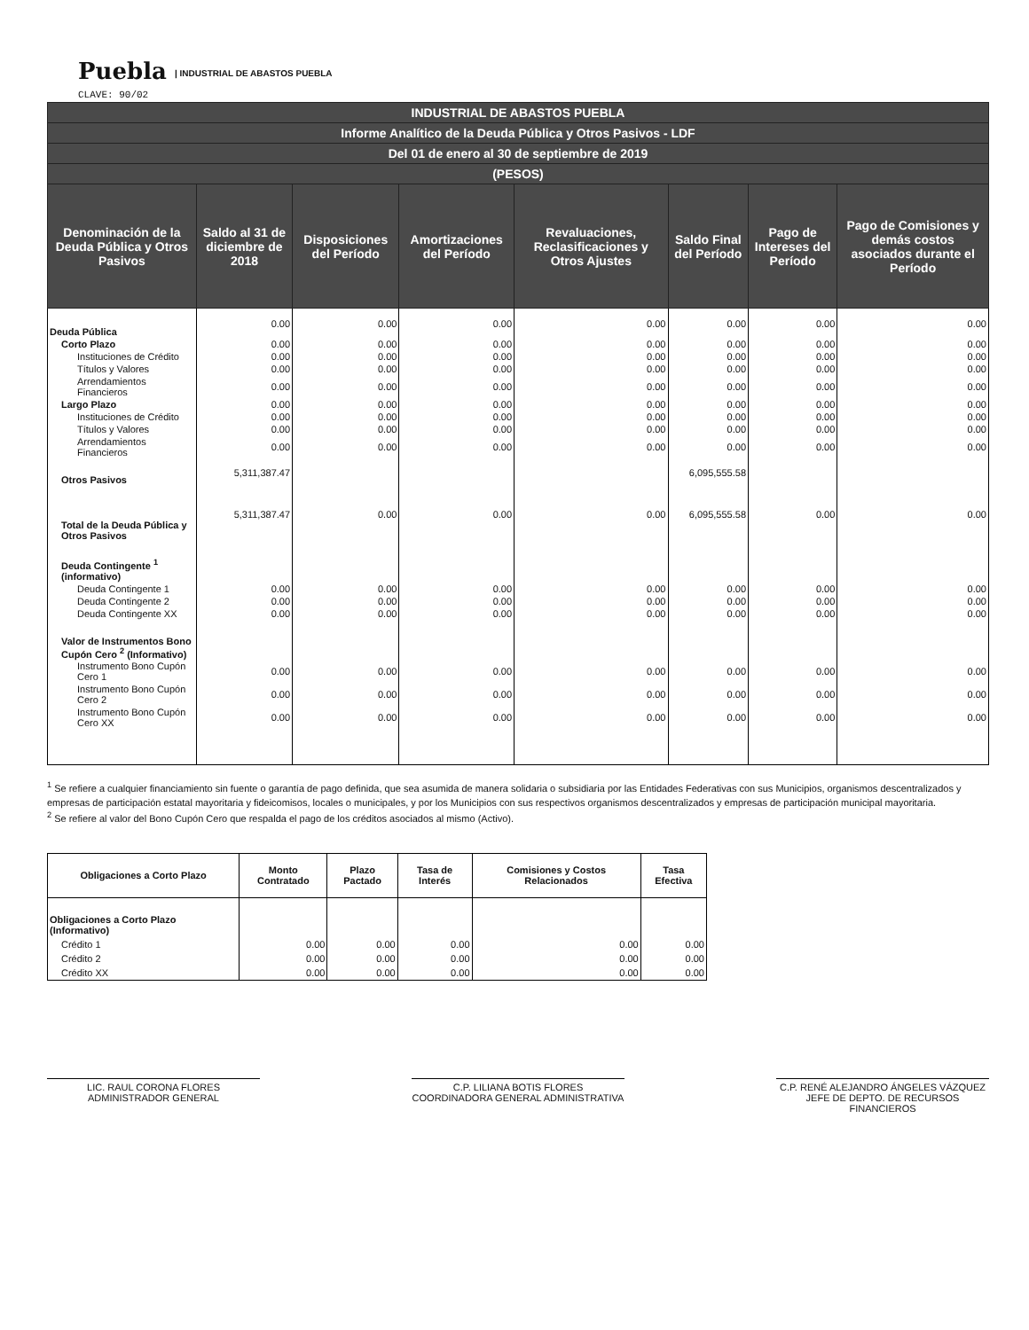Puebla | INDUSTRIAL DE ABASTOS PUEBLA
CLAVE: 90/02
| INDUSTRIAL DE ABASTOS PUEBLA | | | | | | | |
| --- | --- | --- | --- | --- | --- | --- | --- |
| Informe Analítico de la Deuda Pública y Otros Pasivos - LDF | | | | | | | |
| Del 01 de enero al 30 de septiembre de 2019 | | | | | | | |
| (PESOS) | | | | | | | |
| Denominación de la Deuda Pública y Otros Pasivos | Saldo al 31 de diciembre de 2018 | Disposiciones del Período | Amortizaciones del Período | Revaluaciones, Reclasificaciones y Otros Ajustes | Saldo Final del Período | Pago de Intereses del Período | Pago de Comisiones y demás costos asociados durante el Período |
| Deuda Pública | 0.00 | 0.00 | 0.00 | 0.00 | 0.00 | 0.00 | 0.00 |
| Corto Plazo | 0.00 | 0.00 | 0.00 | 0.00 | 0.00 | 0.00 | 0.00 |
| Instituciones de Crédito | 0.00 | 0.00 | 0.00 | 0.00 | 0.00 | 0.00 | 0.00 |
| Títulos y Valores | 0.00 | 0.00 | 0.00 | 0.00 | 0.00 | 0.00 | 0.00 |
| Arrendamientos Financieros | 0.00 | 0.00 | 0.00 | 0.00 | 0.00 | 0.00 | 0.00 |
| Largo Plazo | 0.00 | 0.00 | 0.00 | 0.00 | 0.00 | 0.00 | 0.00 |
| Instituciones de Crédito | 0.00 | 0.00 | 0.00 | 0.00 | 0.00 | 0.00 | 0.00 |
| Títulos y Valores | 0.00 | 0.00 | 0.00 | 0.00 | 0.00 | 0.00 | 0.00 |
| Arrendamientos Financieros | 0.00 | 0.00 | 0.00 | 0.00 | 0.00 | 0.00 | 0.00 |
| Otros Pasivos | 5,311,387.47 | | | | 6,095,555.58 | | |
| Total de la Deuda Pública y Otros Pasivos | 5,311,387.47 | 0.00 | 0.00 | 0.00 | 6,095,555.58 | 0.00 | 0.00 |
| Deuda Contingente <sup>1</sup> (informativo) | | | | | | | |
| Deuda Contingente 1 | 0.00 | 0.00 | 0.00 | 0.00 | 0.00 | 0.00 | 0.00 |
| Deuda Contingente 2 | 0.00 | 0.00 | 0.00 | 0.00 | 0.00 | 0.00 | 0.00 |
| Deuda Contingente XX | 0.00 | 0.00 | 0.00 | 0.00 | 0.00 | 0.00 | 0.00 |
| Valor de Instrumentos Bono Cupón Cero <sup>2</sup> (Informativo) | | | | | | | |
| Instrumento Bono Cupón Cero 1 | 0.00 | 0.00 | 0.00 | 0.00 | 0.00 | 0.00 | 0.00 |
| Instrumento Bono Cupón Cero 2 | 0.00 | 0.00 | 0.00 | 0.00 | 0.00 | 0.00 | 0.00 |
| Instrumento Bono Cupón Cero XX | 0.00 | 0.00 | 0.00 | 0.00 | 0.00 | 0.00 | 0.00 |
<sup>1</sup> Se refiere a cualquier financiamiento sin fuente o garantía de pago definida, que sea asumida de manera solidaria o subsidiaria por las Entidades Federativas con sus Municipios, organismos descentralizados y empresas de participación estatal mayoritaria y fideicomisos, locales o municipales, y por los Municipios con sus respectivos organismos descentralizados y empresas de participación municipal mayoritaria.
<sup>2</sup> Se refiere al valor del Bono Cupón Cero que respalda el pago de los créditos asociados al mismo (Activo).
| Obligaciones a Corto Plazo | Monto Contratado | Plazo Pactado | Tasa de Interés | Comisiones y Costos Relacionados | Tasa Efectiva |
| --- | --- | --- | --- | --- | --- |
| Obligaciones a Corto Plazo (Informativo) | | | | | |
| Crédito 1 | 0.00 | 0.00 | 0.00 | 0.00 | 0.00 |
| Crédito 2 | 0.00 | 0.00 | 0.00 | 0.00 | 0.00 |
| Crédito XX | 0.00 | 0.00 | 0.00 | 0.00 | 0.00 |
LIC. RAUL CORONA FLORES
ADMINISTRADOR GENERAL
C.P. LILIANA BOTIS FLORES
COORDINADORA GENERAL ADMINISTRATIVA
C.P. RENÉ ALEJANDRO ÁNGELES VÁZQUEZ
JEFE DE DEPTO. DE RECURSOS FINANCIEROS